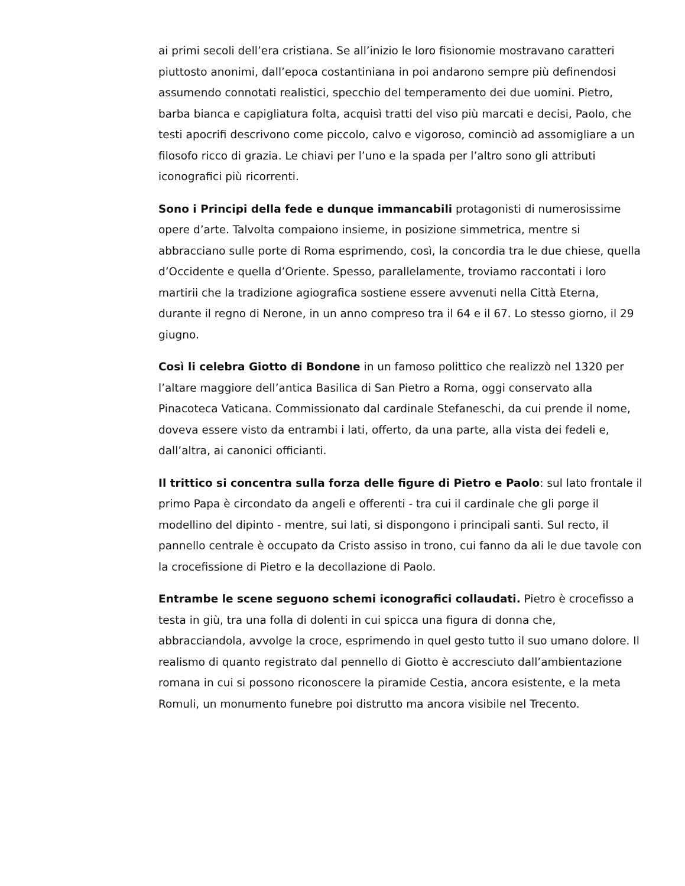ai primi secoli dell’era cristiana. Se all’inizio le loro fisionomie mostravano caratteri piuttosto anonimi, dall’epoca costantiniana in poi andarono sempre più definendosi assumendo connotati realistici, specchio del temperamento dei due uomini. Pietro, barba bianca e capigliatura folta, acquisì tratti del viso più marcati e decisi, Paolo, che testi apocrifi descrivono come piccolo, calvo e vigoroso, cominciò ad assomigliare a un filosofo ricco di grazia. Le chiavi per l’uno e la spada per l’altro sono gli attributi iconografici più ricorrenti.
Sono i Principi della fede e dunque immancabili protagonisti di numerosissime opere d’arte. Talvolta compaiono insieme, in posizione simmetrica, mentre si abbracciano sulle porte di Roma esprimendo, così, la concordia tra le due chiese, quella d’Occidente e quella d’Oriente. Spesso, parallelamente, troviamo raccontati i loro martirii che la tradizione agiografica sostiene essere avvenuti nella Città Eterna, durante il regno di Nerone, in un anno compreso tra il 64 e il 67. Lo stesso giorno, il 29 giugno.
Così li celebra Giotto di Bondone in un famoso polittico che realizzò nel 1320 per l’altare maggiore dell’antica Basilica di San Pietro a Roma, oggi conservato alla Pinacoteca Vaticana. Commissionato dal cardinale Stefaneschi, da cui prende il nome, doveva essere visto da entrambi i lati, offerto, da una parte, alla vista dei fedeli e, dall’altra, ai canonici officianti.
Il trittico si concentra sulla forza delle figure di Pietro e Paolo: sul lato frontale il primo Papa è circondato da angeli e offerenti - tra cui il cardinale che gli porge il modellino del dipinto - mentre, sui lati, si dispongono i principali santi. Sul recto, il pannello centrale è occupato da Cristo assiso in trono, cui fanno da ali le due tavole con la crocefissione di Pietro e la decollazione di Paolo.
Entrambe le scene seguono schemi iconografici collaudati. Pietro è crocefisso a testa in giù, tra una folla di dolenti in cui spicca una figura di donna che, abbracciandola, avvolge la croce, esprimendo in quel gesto tutto il suo umano dolore. Il realismo di quanto registrato dal pennello di Giotto è accresciuto dall’ambientazione romana in cui si possono riconoscere la piramide Cestia, ancora esistente, e la meta Romuli, un monumento funebre poi distrutto ma ancora visibile nel Trecento.